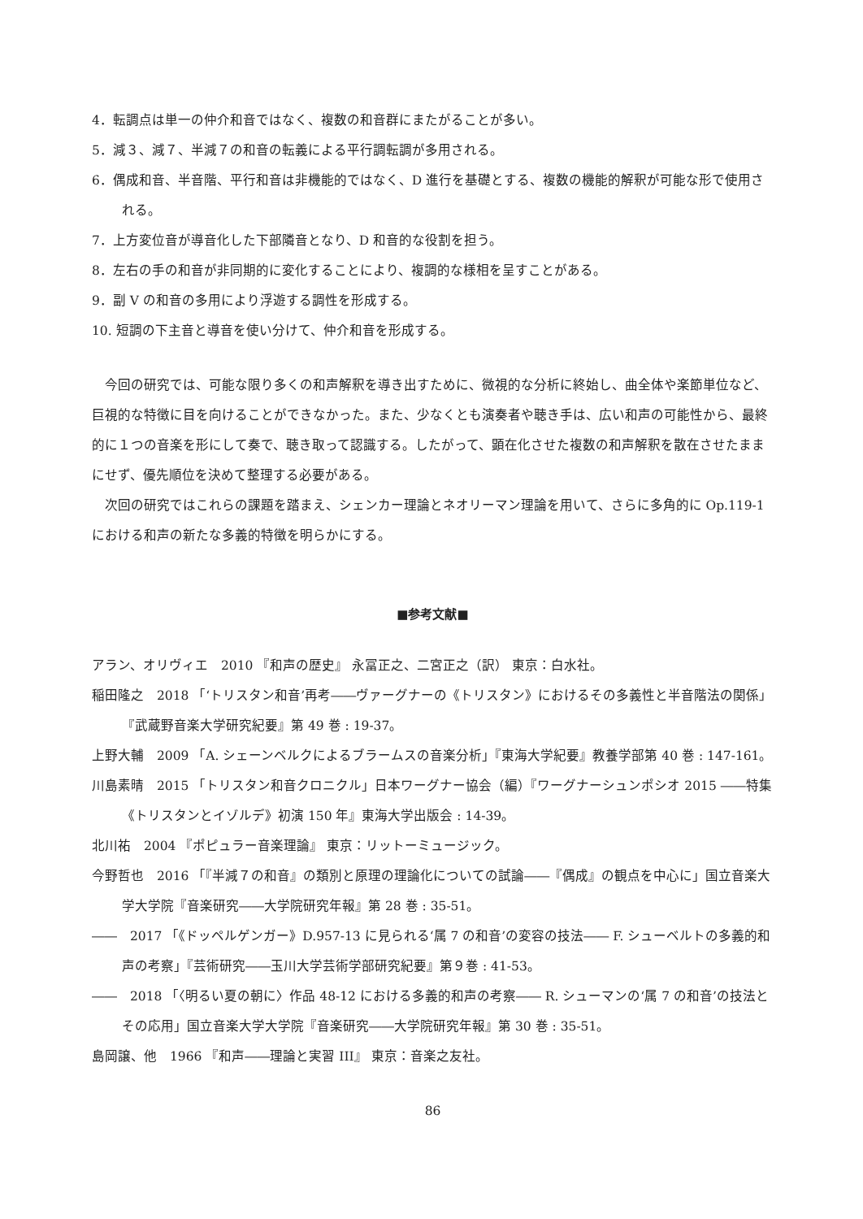4．転調点は単一の仲介和音ではなく、複数の和音群にまたがることが多い。
5．減３、減７、半減７の和音の転義による平行調転調が多用される。
6．偶成和音、半音階、平行和音は非機能的ではなく、D 進行を基礎とする、複数の機能的解釈が可能な形で使用される。
7．上方変位音が導音化した下部隣音となり、D 和音的な役割を担う。
8．左右の手の和音が非同期的に変化することにより、複調的な様相を呈すことがある。
9．副 V の和音の多用により浮遊する調性を形成する。
10. 短調の下主音と導音を使い分けて、仲介和音を形成する。
今回の研究では、可能な限り多くの和声解釈を導き出すために、微視的な分析に終始し、曲全体や楽節単位など、巨視的な特徴に目を向けることができなかった。また、少なくとも演奏者や聴き手は、広い和声の可能性から、最終的に１つの音楽を形にして奏で、聴き取って認識する。したがって、顕在化させた複数の和声解釈を散在させたままにせず、優先順位を決めて整理する必要がある。
次回の研究ではこれらの課題を踏まえ、シェンカー理論とネオリーマン理論を用いて、さらに多角的に Op.119-1 における和声の新たな多義的特徴を明らかにする。
■参考文献■
アラン、オリヴィエ　2010 『和声の歴史』 永冨正之、二宮正之（訳） 東京：白水社。
稲田隆之　2018 「‘トリスタン和音’再考――ヴァーグナーの《トリスタン》におけるその多義性と半音階法の関係」『武蔵野音楽大学研究紀要』第 49 巻 : 19-37。
上野大輔　2009 「A. シェーンベルクによるブラームスの音楽分析」『東海大学紀要』教養学部第 40 巻 : 147-161。
川島素晴　2015 「トリスタン和音クロニクル」日本ワーグナー協会（編）『ワーグナーシュンポシオ 2015 ――特集《トリスタンとイゾルデ》初演 150 年』東海大学出版会 : 14-39。
北川祐　2004 『ポピュラー音楽理論』 東京：リットーミュージック。
今野哲也　2016 「『半減７の和音』の類別と原理の理論化についての試論――『偶成』の観点を中心に」国立音楽大学大学院『音楽研究――大学院研究年報』第 28 巻 : 35-51。
――　2017 「《ドッペルゲンガー》D.957-13 に見られる‘属 7 の和音’の変容の技法―― F. シューベルトの多義的和声の考察」『芸術研究――玉川大学芸術学部研究紀要』第９巻 : 41-53。
――　2018 「〈明るい夏の朝に〉作品 48-12 における多義的和声の考察―― R. シューマンの‘属 7 の和音’の技法とその応用」国立音楽大学大学院『音楽研究――大学院研究年報』第 30 巻 : 35-51。
島岡譲、他　1966 『和声――理論と実習 III』 東京：音楽之友社。
86